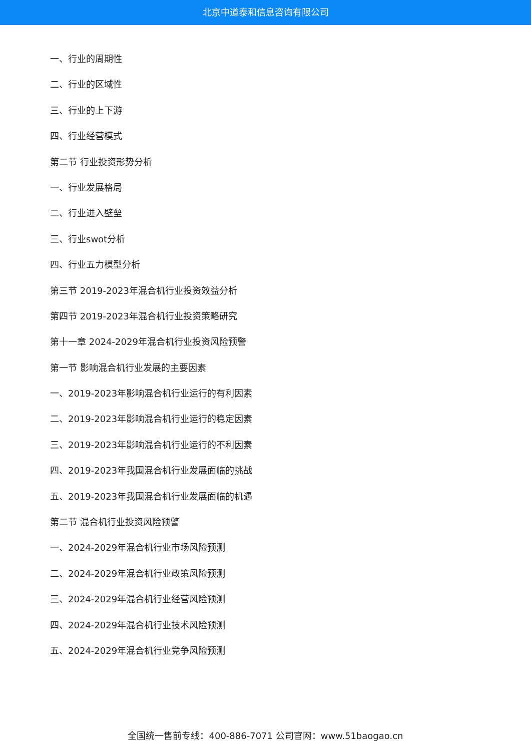北京中道泰和信息咨询有限公司
一、行业的周期性
二、行业的区域性
三、行业的上下游
四、行业经营模式
第二节 行业投资形势分析
一、行业发展格局
二、行业进入壁垒
三、行业swot分析
四、行业五力模型分析
第三节 2019-2023年混合机行业投资效益分析
第四节 2019-2023年混合机行业投资策略研究
第十一章 2024-2029年混合机行业投资风险预警
第一节 影响混合机行业发展的主要因素
一、2019-2023年影响混合机行业运行的有利因素
二、2019-2023年影响混合机行业运行的稳定因素
三、2019-2023年影响混合机行业运行的不利因素
四、2019-2023年我国混合机行业发展面临的挑战
五、2019-2023年我国混合机行业发展面临的机遇
第二节 混合机行业投资风险预警
一、2024-2029年混合机行业市场风险预测
二、2024-2029年混合机行业政策风险预测
三、2024-2029年混合机行业经营风险预测
四、2024-2029年混合机行业技术风险预测
五、2024-2029年混合机行业竞争风险预测
全国统一售前专线：400-886-7071 公司官网：www.51baogao.cn